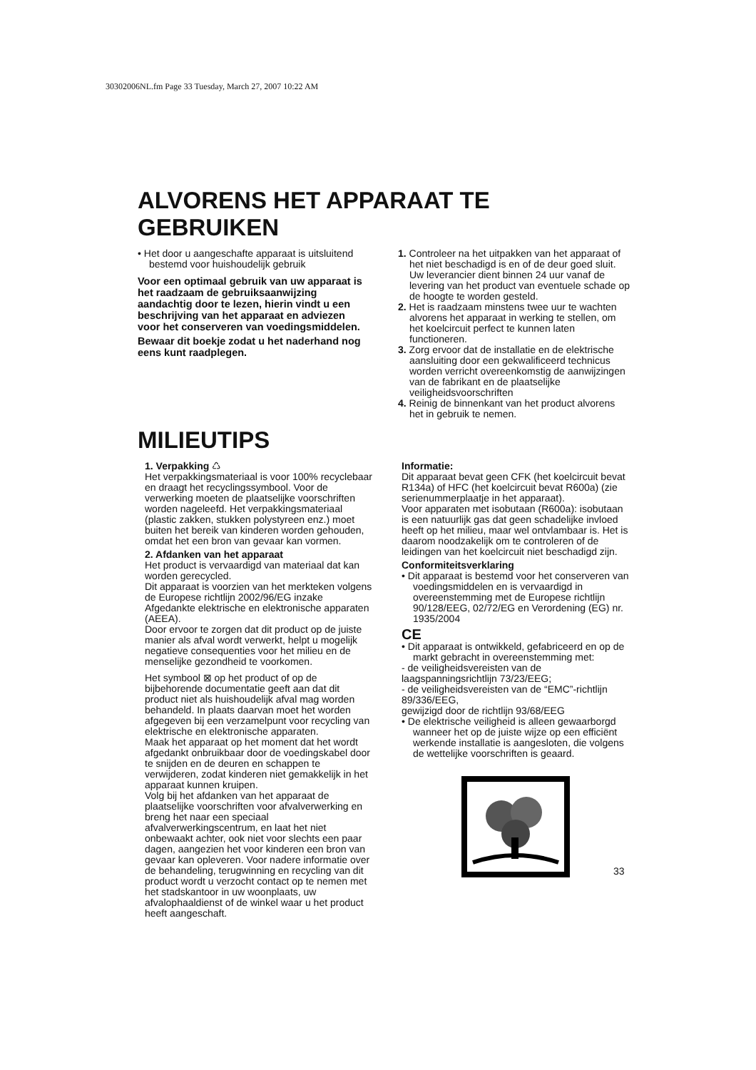30302006NL.fm Page 33 Tuesday, March 27, 2007 10:22 AM
ALVORENS HET APPARAAT TE GEBRUIKEN
• Het door u aangeschafte apparaat is uitsluitend bestemd voor huishoudelijk gebruik
Voor een optimaal gebruik van uw apparaat is het raadzaam de gebruiksaanwijzing aandachtig door te lezen, hierin vindt u een beschrijving van het apparaat en adviezen voor het conserveren van voedingsmiddelen.
Bewaar dit boekje zodat u het naderhand nog eens kunt raadplegen.
1. Controleer na het uitpakken van het apparaat of het niet beschadigd is en of de deur goed sluit. Uw leverancier dient binnen 24 uur vanaf de levering van het product van eventuele schade op de hoogte te worden gesteld.
2. Het is raadzaam minstens twee uur te wachten alvorens het apparaat in werking te stellen, om het koelcircuit perfect te kunnen laten functioneren.
3. Zorg ervoor dat de installatie en de elektrische aansluiting door een gekwalificeerd technicus worden verricht overeenkomstig de aanwijzingen van de fabrikant en de plaatselijke veiligheidsvoorschriften
4. Reinig de binnenkant van het product alvorens het in gebruik te nemen.
MILIEUTIPS
1. Verpakking ♺
Het verpakkingsmateriaal is voor 100% recyclebaar en draagt het recyclingssymbool. Voor de verwerking moeten de plaatselijke voorschriften worden nageleefd. Het verpakkingsmateriaal (plastic zakken, stukken polystyreen enz.) moet buiten het bereik van kinderen worden gehouden, omdat het een bron van gevaar kan vormen.
2. Afdanken van het apparaat
Het product is vervaardigd van materiaal dat kan worden gerecycled.
Dit apparaat is voorzien van het merkteken volgens de Europese richtlijn 2002/96/EG inzake Afgedankte elektrische en elektronische apparaten (AEEA).
Door ervoor te zorgen dat dit product op de juiste manier als afval wordt verwerkt, helpt u mogelijk negatieve consequenties voor het milieu en de menselijke gezondheid te voorkomen.
Het symbool ⊠ op het product of op de bijbehorende documentatie geeft aan dat dit product niet als huishoudelijk afval mag worden behandeld. In plaats daarvan moet het worden afgegeven bij een verzamelpunt voor recycling van elektrische en elektronische apparaten.
Maak het apparaat op het moment dat het wordt afgedankt onbruikbaar door de voedingskabel door te snijden en de deuren en schappen te verwijderen, zodat kinderen niet gemakkelijk in het apparaat kunnen kruipen.
Volg bij het afdanken van het apparaat de plaatselijke voorschriften voor afvalverwerking en breng het naar een speciaal afvalverwerkingscentrum, en laat het niet onbewaakt achter, ook niet voor slechts een paar dagen, aangezien het voor kinderen een bron van gevaar kan opleveren. Voor nadere informatie over de behandeling, terugwinning en recycling van dit product wordt u verzocht contact op te nemen met het stadskantoor in uw woonplaats, uw afvalophaaldienst of de winkel waar u het product heeft aangeschaft.
Informatie:
Dit apparaat bevat geen CFK (het koelcircuit bevat R134a) of HFC (het koelcircuit bevat R600a) (zie serienummerplaatje in het apparaat).
Voor apparaten met isobutaan (R600a): isobutaan is een natuurlijk gas dat geen schadelijke invloed heeft op het milieu, maar wel ontvlambaar is. Het is daarom noodzakelijk om te controleren of de leidingen van het koelcircuit niet beschadigd zijn.
Conformiteitsverklaring
• Dit apparaat is bestemd voor het conserveren van voedingsmiddelen en is vervaardigd in overeenstemming met de Europese richtlijn 90/128/EEG, 02/72/EG en Verordening (EG) nr. 1935/2004
CE
• Dit apparaat is ontwikkeld, gefabriceerd en op de markt gebracht in overeenstemming met:
- de veiligheidsvereisten van de laagspanningsrichtlijn 73/23/EEG;
- de veiligheidsvereisten van de “EMC”-richtlijn 89/336/EEG,
gewijzigd door de richtlijn 93/68/EEG
• De elektrische veiligheid is alleen gewaarborgd wanneer het op de juiste wijze op een efficiënt werkende installatie is aangesloten, die volgens de wettelijke voorschriften is geaard.
33